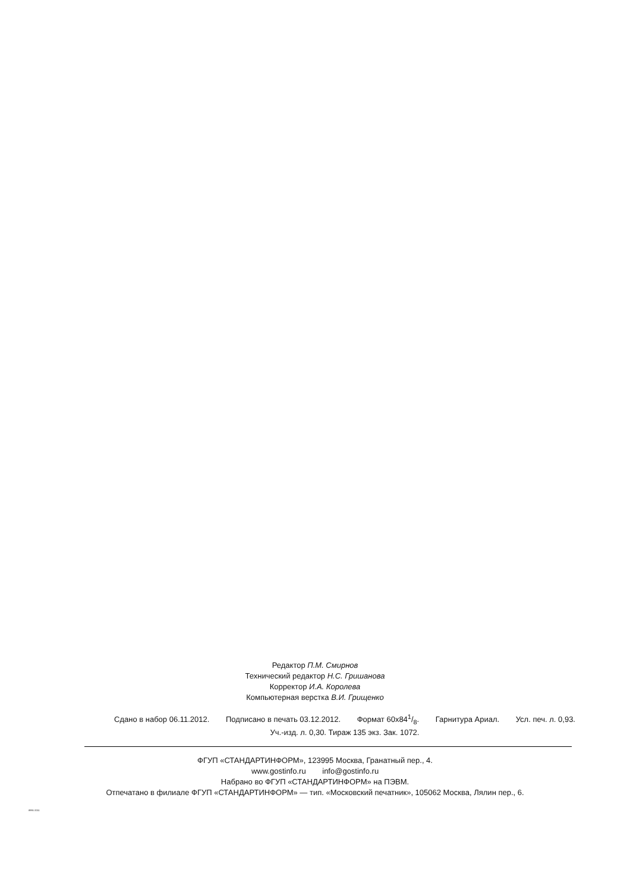Редактор П.М. Смирнов
Технический редактор Н.С. Гришанова
Корректор И.А. Королева
Компьютерная верстка В.И. Грищенко
Сдано в набор 06.11.2012. Подписано в печать 03.12.2012. Формат 60x841/8. Гарнитура Ариал. Усл. печ. л. 0,93.
Уч.-изд. л. 0,30. Тираж 135 экз. Зак. 1072.
ФГУП «СТАНДАРТИНФОРМ», 123995 Москва, Гранатный пер., 4.
www.gostinfo.ru info@gostinfo.ru
Набрано во ФГУП «СТАНДАРТИНФОРМ» на ПЭВМ.
Отпечатано в филиале ФГУП «СТАНДАРТИНФОРМ» — тип. «Московский печатник», 105062 Москва, Лялин пер., 6.
8991-2011